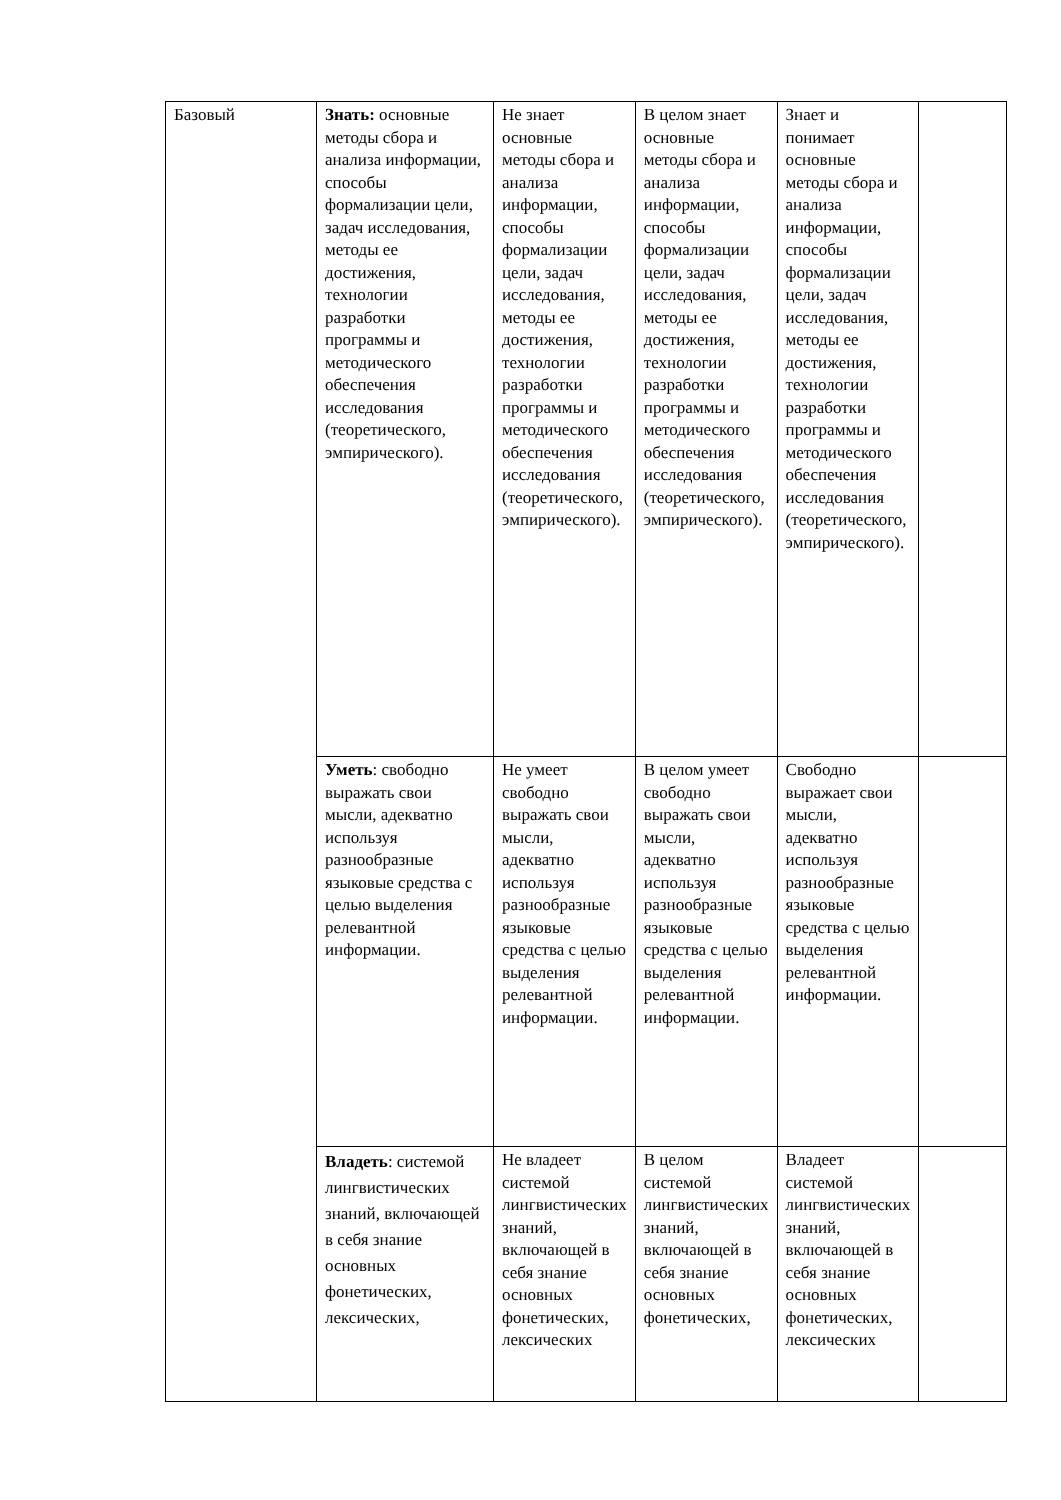| Базовый | Знать: основные методы сбора и анализа информации, способы формализации цели, задач исследования, методы ее достижения, технологии разработки программы и методического обеспечения исследования (теоретического, эмпирического). | Не знает основные методы сбора и анализа информации, способы формализации цели, задач исследования, методы ее достижения, технологии разработки программы и методического обеспечения исследования (теоретического, эмпирического). | В целом знает основные методы сбора и анализа информации, способы формализации цели, задач исследования, методы ее достижения, технологии разработки программы и методического обеспечения исследования (теоретического, эмпирического). | Знает и понимает основные методы сбора и анализа информации, способы формализации цели, задач исследования, методы ее достижения, технологии разработки программы и методического обеспечения исследования (теоретического, эмпирического). | |
| | Уметь : свободно выражать свои мысли, адекватно используя разнообразные языковые средства с целью выделения релевантной информации. | Не умеет свободно выражать свои мысли, адекватно используя разнообразные языковые средства с целью выделения релевантной информации. | В целом умеет свободно выражать свои мысли, адекватно используя разнообразные языковые средства с целью выделения релевантной информации. | Свободно выражает свои мысли, адекватно используя разнообразные языковые средства с целью выделения релевантной информации. | |
| | Владеть : системой лингвистических знаний, включающей в себя знание основных фонетических, лексических, | Не владеет системой лингвистических знаний, включающей в себя знание основных фонетических, лексических | В целом системой лингвистических знаний, включающей в себя знание основных фонетических, | Владеет системой лингвистических знаний, включающей в себя знание основных фонетических, лексических | |